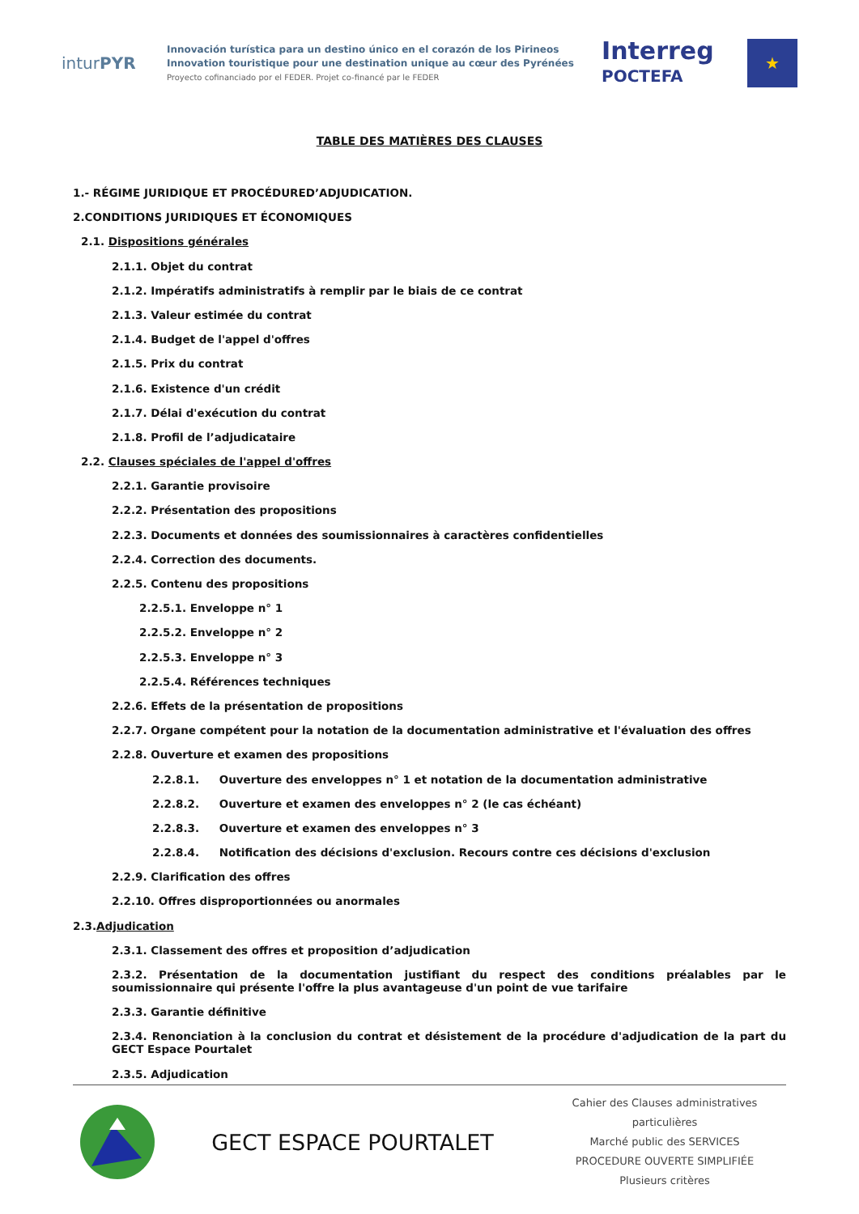inturPYR
Innovación turística para un destino único en el corazón de los Pirineos
Innovation touristique pour une destination unique au cœur des Pyrénées
Proyecto cofinanciado por el FEDER. Projet co-financé par le FEDER
Interreg
POCTEFA
★
TABLE DES MATIÈRES DES CLAUSES
1.- RÉGIME JURIDIQUE ET PROCÉDURED’ADJUDICATION.
2.CONDITIONS JURIDIQUES ET ÉCONOMIQUES
2.1. Dispositions générales
2.1.1. Objet du contrat
2.1.2. Impératifs administratifs à remplir par le biais de ce contrat
2.1.3. Valeur estimée du contrat
2.1.4. Budget de l'appel d'offres
2.1.5. Prix du contrat
2.1.6. Existence d'un crédit
2.1.7. Délai d'exécution du contrat
2.1.8. Profil de l’adjudicataire
2.2. Clauses spéciales de l'appel d'offres
2.2.1. Garantie provisoire
2.2.2. Présentation des propositions
2.2.3. Documents et données des soumissionnaires à caractères confidentielles
2.2.4. Correction des documents.
2.2.5. Contenu des propositions
2.2.5.1. Enveloppe n° 1
2.2.5.2. Enveloppe n° 2
2.2.5.3. Enveloppe n° 3
2.2.5.4. Références techniques
2.2.6. Effets de la présentation de propositions
2.2.7. Organe compétent pour la notation de la documentation administrative et l'évaluation des offres
2.2.8. Ouverture et examen des propositions
2.2.8.1. Ouverture des enveloppes n° 1 et notation de la documentation administrative
2.2.8.2. Ouverture et examen des enveloppes n° 2 (le cas échéant)
2.2.8.3. Ouverture et examen des enveloppes n° 3
2.2.8.4. Notification des décisions d'exclusion. Recours contre ces décisions d'exclusion
2.2.9. Clarification des offres
2.2.10. Offres disproportionnées ou anormales
2.3.Adjudication
2.3.1. Classement des offres et proposition d’adjudication
2.3.2. Présentation de la documentation justifiant du respect des conditions préalables par le soumissionnaire qui présente l'offre la plus avantageuse d'un point de vue tarifaire
2.3.3. Garantie définitive
2.3.4. Renonciation à la conclusion du contrat et désistement de la procédure d'adjudication de la part du GECT Espace Pourtalet
2.3.5. Adjudication
GECT ESPACE POURTALET
Cahier des Clauses administratives particulières
Marché public des SERVICES
PROCEDURE OUVERTE SIMPLIFIÉE
Plusieurs critères